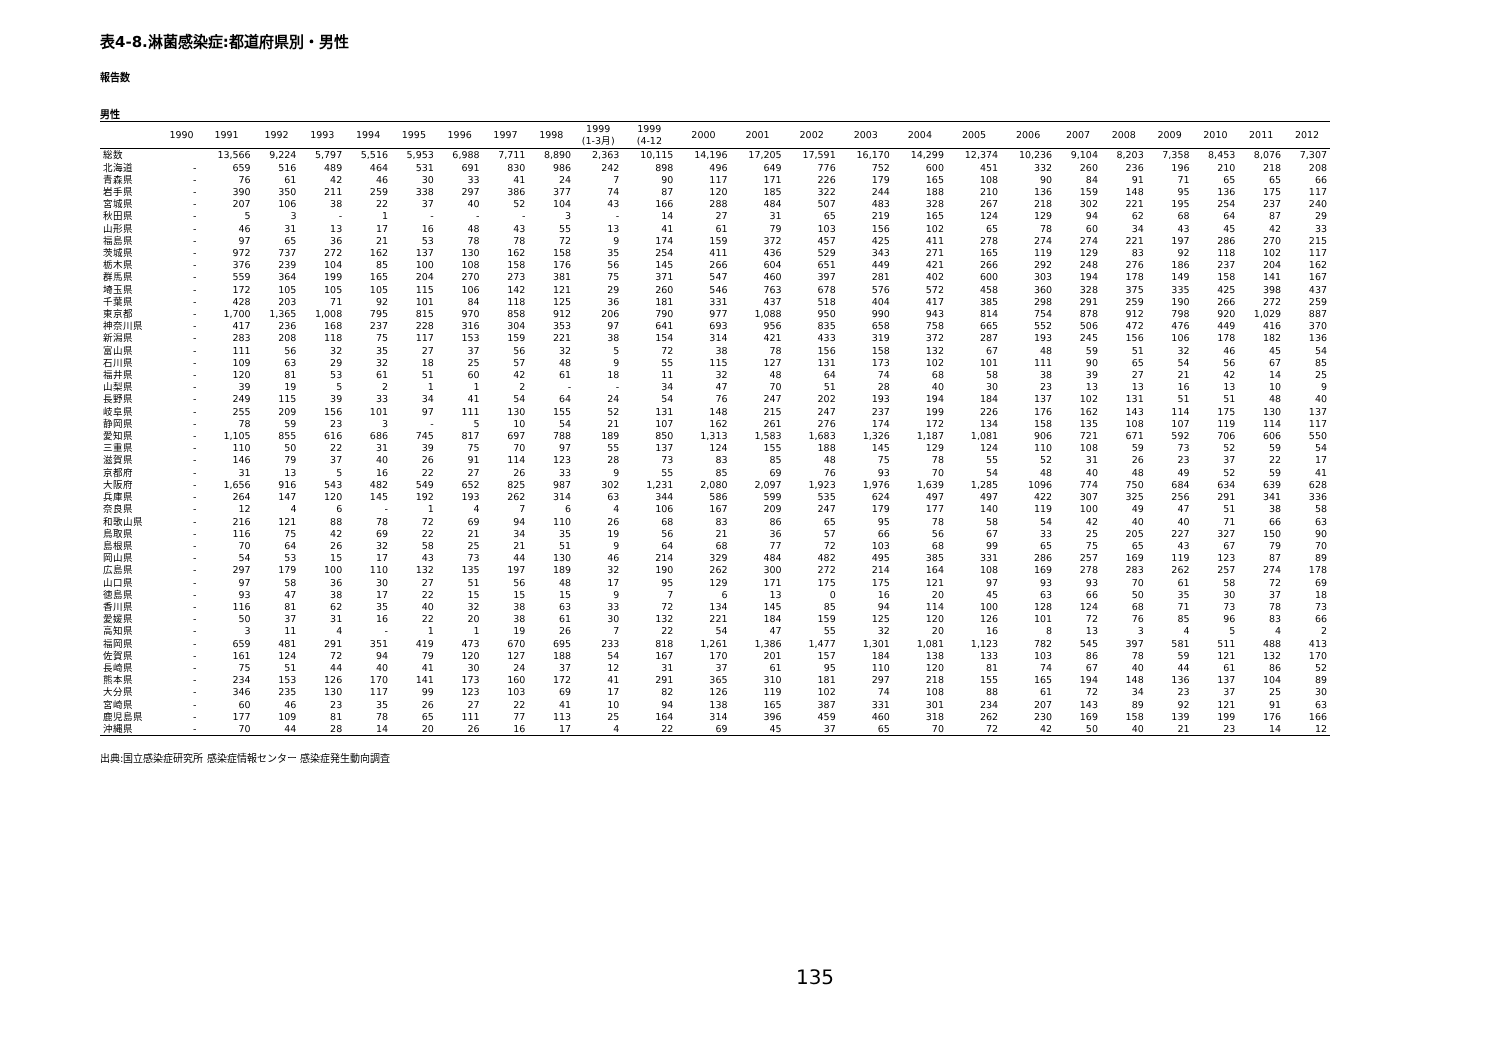表4-8.淋菌感染症:都道府県別・男性
報告数
男性
| | 1990 | 1991 | 1992 | 1993 | 1994 | 1995 | 1996 | 1997 | 1998 | 1999 (1-3月) | 1999 (4-12 | 2000 | 2001 | 2002 | 2003 | 2004 | 2005 | 2006 | 2007 | 2008 | 2009 | 2010 | 2011 | 2012 |
| --- | --- | --- | --- | --- | --- | --- | --- | --- | --- | --- | --- | --- | --- | --- | --- | --- | --- | --- | --- | --- | --- | --- | --- | --- |
| 総数 | | 13,566 | 9,224 | 5,797 | 5,516 | 5,953 | 6,988 | 7,711 | 8,890 | 2,363 | 10,115 | 14,196 | 17,205 | 17,591 | 16,170 | 14,299 | 12,374 | 10,236 | 9,104 | 8,203 | 7,358 | 8,453 | 8,076 | 7,307 |
| 北海道 | - | 659 | 516 | 489 | 464 | 531 | 691 | 830 | 986 | 242 | 898 | 496 | 649 | 776 | 752 | 600 | 451 | 332 | 260 | 236 | 196 | 210 | 218 | 208 |
| 青森県 | - | 76 | 61 | 42 | 46 | 30 | 33 | 41 | 24 | 7 | 90 | 117 | 171 | 226 | 179 | 165 | 108 | 90 | 84 | 91 | 71 | 65 | 65 | 66 |
| 岩手県 | - | 390 | 350 | 211 | 259 | 338 | 297 | 386 | 377 | 74 | 87 | 120 | 185 | 322 | 244 | 188 | 210 | 136 | 159 | 148 | 95 | 136 | 175 | 117 |
| 宮城県 | - | 207 | 106 | 38 | 22 | 37 | 40 | 52 | 104 | 43 | 166 | 288 | 484 | 507 | 483 | 328 | 267 | 218 | 302 | 221 | 195 | 254 | 237 | 240 |
| 秋田県 | - | 5 | 3 | - | 1 | - | - | - | 3 | - | 14 | 27 | 31 | 65 | 219 | 165 | 124 | 129 | 94 | 62 | 68 | 64 | 87 | 29 |
| 山形県 | - | 46 | 31 | 13 | 17 | 16 | 48 | 43 | 55 | 13 | 41 | 61 | 79 | 103 | 156 | 102 | 65 | 78 | 60 | 34 | 43 | 45 | 42 | 33 |
| 福島県 | - | 97 | 65 | 36 | 21 | 53 | 78 | 78 | 72 | 9 | 174 | 159 | 372 | 457 | 425 | 411 | 278 | 274 | 274 | 221 | 197 | 286 | 270 | 215 |
| 茨城県 | - | 972 | 737 | 272 | 162 | 137 | 130 | 162 | 158 | 35 | 254 | 411 | 436 | 529 | 343 | 271 | 165 | 119 | 129 | 83 | 92 | 118 | 102 | 117 |
| 栃木県 | - | 376 | 239 | 104 | 85 | 100 | 108 | 158 | 176 | 56 | 145 | 266 | 604 | 651 | 449 | 421 | 266 | 292 | 248 | 276 | 186 | 237 | 204 | 162 |
| 群馬県 | - | 559 | 364 | 199 | 165 | 204 | 270 | 273 | 381 | 75 | 371 | 547 | 460 | 397 | 281 | 402 | 600 | 303 | 194 | 178 | 149 | 158 | 141 | 167 |
| 埼玉県 | - | 172 | 105 | 105 | 105 | 115 | 106 | 142 | 121 | 29 | 260 | 546 | 763 | 678 | 576 | 572 | 458 | 360 | 328 | 375 | 335 | 425 | 398 | 437 |
| 千葉県 | - | 428 | 203 | 71 | 92 | 101 | 84 | 118 | 125 | 36 | 181 | 331 | 437 | 518 | 404 | 417 | 385 | 298 | 291 | 259 | 190 | 266 | 272 | 259 |
| 東京都 | - | 1,700 | 1,365 | 1,008 | 795 | 815 | 970 | 858 | 912 | 206 | 790 | 977 | 1,088 | 950 | 990 | 943 | 814 | 754 | 878 | 912 | 798 | 920 | 1,029 | 887 |
| 神奈川県 | - | 417 | 236 | 168 | 237 | 228 | 316 | 304 | 353 | 97 | 641 | 693 | 956 | 835 | 658 | 758 | 665 | 552 | 506 | 472 | 476 | 449 | 416 | 370 |
| 新潟県 | - | 283 | 208 | 118 | 75 | 117 | 153 | 159 | 221 | 38 | 154 | 314 | 421 | 433 | 319 | 372 | 287 | 193 | 245 | 156 | 106 | 178 | 182 | 136 |
| 富山県 | - | 111 | 56 | 32 | 35 | 27 | 37 | 56 | 32 | 5 | 72 | 38 | 78 | 156 | 158 | 132 | 67 | 48 | 59 | 51 | 32 | 46 | 45 | 54 |
| 石川県 | - | 109 | 63 | 29 | 32 | 18 | 25 | 57 | 48 | 9 | 55 | 115 | 127 | 131 | 173 | 102 | 101 | 111 | 90 | 65 | 54 | 56 | 67 | 85 |
| 福井県 | - | 120 | 81 | 53 | 61 | 51 | 60 | 42 | 61 | 18 | 11 | 32 | 48 | 64 | 74 | 68 | 58 | 38 | 39 | 27 | 21 | 42 | 14 | 25 |
| 山梨県 | - | 39 | 19 | 5 | 2 | 1 | 1 | 2 | - | - | 34 | 47 | 70 | 51 | 28 | 40 | 30 | 23 | 13 | 13 | 16 | 13 | 10 | 9 |
| 長野県 | - | 249 | 115 | 39 | 33 | 34 | 41 | 54 | 64 | 24 | 54 | 76 | 247 | 202 | 193 | 194 | 184 | 137 | 102 | 131 | 51 | 51 | 48 | 40 |
| 岐阜県 | - | 255 | 209 | 156 | 101 | 97 | 111 | 130 | 155 | 52 | 131 | 148 | 215 | 247 | 237 | 199 | 226 | 176 | 162 | 143 | 114 | 175 | 130 | 137 |
| 静岡県 | - | 78 | 59 | 23 | 3 | - | 5 | 10 | 54 | 21 | 107 | 162 | 261 | 276 | 174 | 172 | 134 | 158 | 135 | 108 | 107 | 119 | 114 | 117 |
| 愛知県 | - | 1,105 | 855 | 616 | 686 | 745 | 817 | 697 | 788 | 189 | 850 | 1,313 | 1,583 | 1,683 | 1,326 | 1,187 | 1,081 | 906 | 721 | 671 | 592 | 706 | 606 | 550 |
| 三重県 | - | 110 | 50 | 22 | 31 | 39 | 75 | 70 | 97 | 55 | 137 | 124 | 155 | 188 | 145 | 129 | 124 | 110 | 108 | 59 | 73 | 52 | 59 | 54 |
| 滋賀県 | - | 146 | 79 | 37 | 40 | 26 | 91 | 114 | 123 | 28 | 73 | 83 | 85 | 48 | 75 | 78 | 55 | 52 | 31 | 26 | 23 | 37 | 22 | 17 |
| 京都府 | - | 31 | 13 | 5 | 16 | 22 | 27 | 26 | 33 | 9 | 55 | 85 | 69 | 76 | 93 | 70 | 54 | 48 | 40 | 48 | 49 | 52 | 59 | 41 |
| 大阪府 | - | 1,656 | 916 | 543 | 482 | 549 | 652 | 825 | 987 | 302 | 1,231 | 2,080 | 2,097 | 1,923 | 1,976 | 1,639 | 1,285 | 1096 | 774 | 750 | 684 | 634 | 639 | 628 |
| 兵庫県 | - | 264 | 147 | 120 | 145 | 192 | 193 | 262 | 314 | 63 | 344 | 586 | 599 | 535 | 624 | 497 | 497 | 422 | 307 | 325 | 256 | 291 | 341 | 336 |
| 奈良県 | - | 12 | 4 | 6 | - | 1 | 4 | 7 | 6 | 4 | 106 | 167 | 209 | 247 | 179 | 177 | 140 | 119 | 100 | 49 | 47 | 51 | 38 | 58 |
| 和歌山県 | - | 216 | 121 | 88 | 78 | 72 | 69 | 94 | 110 | 26 | 68 | 83 | 86 | 65 | 95 | 78 | 58 | 54 | 42 | 40 | 40 | 71 | 66 | 63 |
| 鳥取県 | - | 116 | 75 | 42 | 69 | 22 | 21 | 34 | 35 | 19 | 56 | 21 | 36 | 57 | 66 | 56 | 67 | 33 | 25 | 205 | 227 | 327 | 150 | 90 |
| 島根県 | - | 70 | 64 | 26 | 32 | 58 | 25 | 21 | 51 | 9 | 64 | 68 | 77 | 72 | 103 | 68 | 99 | 65 | 75 | 65 | 43 | 67 | 79 | 70 |
| 岡山県 | - | 54 | 53 | 15 | 17 | 43 | 73 | 44 | 130 | 46 | 214 | 329 | 484 | 482 | 495 | 385 | 331 | 286 | 257 | 169 | 119 | 123 | 87 | 89 |
| 広島県 | - | 297 | 179 | 100 | 110 | 132 | 135 | 197 | 189 | 32 | 190 | 262 | 300 | 272 | 214 | 164 | 108 | 169 | 278 | 283 | 262 | 257 | 274 | 178 |
| 山口県 | - | 97 | 58 | 36 | 30 | 27 | 51 | 56 | 48 | 17 | 95 | 129 | 171 | 175 | 175 | 121 | 97 | 93 | 93 | 70 | 61 | 58 | 72 | 69 |
| 徳島県 | - | 93 | 47 | 38 | 17 | 22 | 15 | 15 | 15 | 9 | 7 | 6 | 13 | 0 | 16 | 20 | 45 | 63 | 66 | 50 | 35 | 30 | 37 | 18 |
| 香川県 | - | 116 | 81 | 62 | 35 | 40 | 32 | 38 | 63 | 33 | 72 | 134 | 145 | 85 | 94 | 114 | 100 | 128 | 124 | 68 | 71 | 73 | 78 | 73 |
| 愛媛県 | - | 50 | 37 | 31 | 16 | 22 | 20 | 38 | 61 | 30 | 132 | 221 | 184 | 159 | 125 | 120 | 126 | 101 | 72 | 76 | 85 | 96 | 83 | 66 |
| 高知県 | - | 3 | 11 | 4 | - | 1 | 1 | 19 | 26 | 7 | 22 | 54 | 47 | 55 | 32 | 20 | 16 | 8 | 13 | 3 | 4 | 5 | 4 | 2 |
| 福岡県 | - | 659 | 481 | 291 | 351 | 419 | 473 | 670 | 695 | 233 | 818 | 1,261 | 1,386 | 1,477 | 1,301 | 1,081 | 1,123 | 782 | 545 | 397 | 581 | 511 | 488 | 413 |
| 佐賀県 | - | 161 | 124 | 72 | 94 | 79 | 120 | 127 | 188 | 54 | 167 | 170 | 201 | 157 | 184 | 138 | 133 | 103 | 86 | 78 | 59 | 121 | 132 | 170 |
| 長崎県 | - | 75 | 51 | 44 | 40 | 41 | 30 | 24 | 37 | 12 | 31 | 37 | 61 | 95 | 110 | 120 | 81 | 74 | 67 | 40 | 44 | 61 | 86 | 52 |
| 熊本県 | - | 234 | 153 | 126 | 170 | 141 | 173 | 160 | 172 | 41 | 291 | 365 | 310 | 181 | 297 | 218 | 155 | 165 | 194 | 148 | 136 | 137 | 104 | 89 |
| 大分県 | - | 346 | 235 | 130 | 117 | 99 | 123 | 103 | 69 | 17 | 82 | 126 | 119 | 102 | 74 | 108 | 88 | 61 | 72 | 34 | 23 | 37 | 25 | 30 |
| 宮崎県 | - | 60 | 46 | 23 | 35 | 26 | 27 | 22 | 41 | 10 | 94 | 138 | 165 | 387 | 331 | 301 | 234 | 207 | 143 | 89 | 92 | 121 | 91 | 63 |
| 鹿児島県 | - | 177 | 109 | 81 | 78 | 65 | 111 | 77 | 113 | 25 | 164 | 314 | 396 | 459 | 460 | 318 | 262 | 230 | 169 | 158 | 139 | 199 | 176 | 166 |
| 沖縄県 | - | 70 | 44 | 28 | 14 | 20 | 26 | 16 | 17 | 4 | 22 | 69 | 45 | 37 | 65 | 70 | 72 | 42 | 50 | 40 | 21 | 23 | 14 | 12 |
出典:国立感染症研究所 感染症情報センター 感染症発生動向調査
135